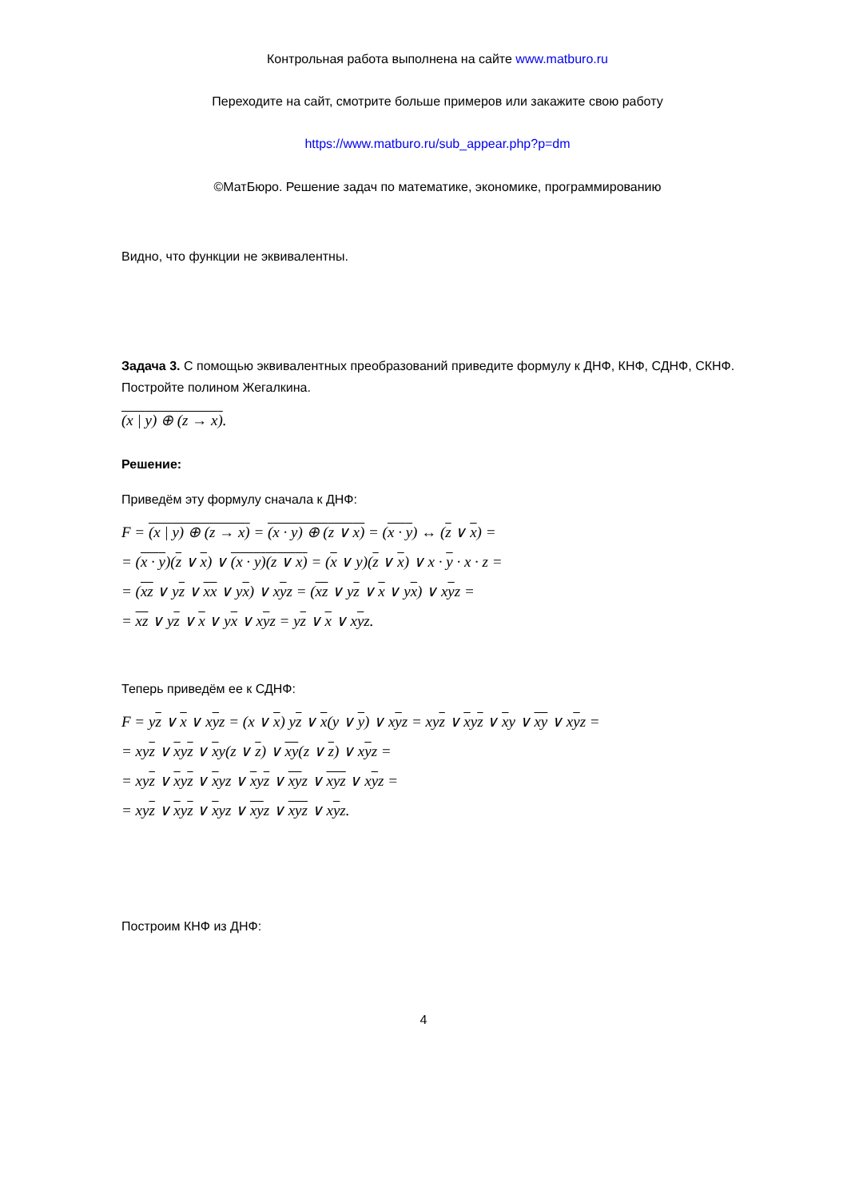Контрольная работа выполнена на сайте www.matburo.ru
Переходите на сайт, смотрите больше примеров или закажите свою работу
https://www.matburo.ru/sub_appear.php?p=dm
©МатБюро. Решение задач по математике, экономике, программированию
Видно, что функции не эквивалентны.
Задача 3. С помощью эквивалентных преобразований приведите формулу к ДНФ, КНФ, СДНФ, СКНФ. Постройте полином Жегалкина.
(x | y) ⊕ (z → x).
Решение:
Приведём эту формулу сначала к ДНФ:
F = (x | y) ⊕ (z → x) = (x · y) ⊕ (z ∨ x) = (x · y) ↔ (z ∨ x) =
= (x · y)(z ∨ x) ∨ (x · y)(z ∨ x) = (x ∨ y)(z ∨ x) ∨ x · y · x · z =
= (xz ∨ yz ∨ xx ∨ yx) ∨ xyz = (xz ∨ yz ∨ x ∨ yx) ∨ xyz =
= xz ∨ yz ∨ x ∨ yx ∨ xyz = yz ∨ x ∨ xyz.
Теперь приведём ее к СДНФ:
F = yz ∨ x ∨ xyz = (x ∨ x) yz ∨ x(y ∨ y) ∨ xyz = xyz ∨ xyz ∨ xy ∨ xy ∨ xyz =
= xyz ∨ xyz ∨ xy(z ∨ z) ∨ xy(z ∨ z) ∨ xyz =
= xyz ∨ xyz ∨ xyz ∨ xyz ∨ xyz ∨ xyz ∨ xyz =
= xyz ∨ xyz ∨ xyz ∨ xyz ∨ xyz ∨ xyz.
Построим КНФ из ДНФ:
4